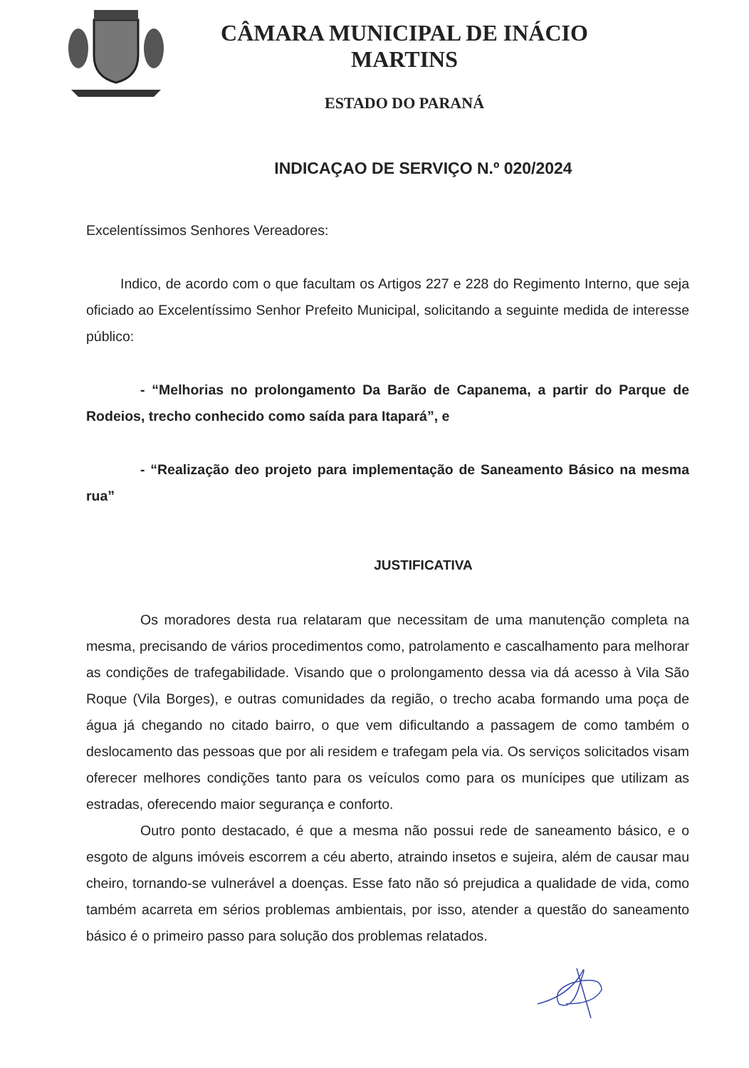CÂMARA MUNICIPAL DE INÁCIO MARTINS
ESTADO DO PARANÁ
INDICAÇAO DE SERVIÇO N.º 020/2024
Excelentíssimos Senhores Vereadores:
Indico, de acordo com o que facultam os Artigos 227 e 228 do Regimento Interno, que seja oficiado ao Excelentíssimo Senhor Prefeito Municipal, solicitando a seguinte medida de interesse público:
- “Melhorias no prolongamento Da Barão de Capanema, a partir do Parque de Rodeios, trecho conhecido como saída para Itapará”, e
- “Realização deo projeto para implementação de Saneamento Básico na mesma rua”
JUSTIFICATIVA
Os moradores desta rua relataram que necessitam de uma manutenção completa na mesma, precisando de vários procedimentos como, patrolamento e cascalhamento para melhorar as condições de trafegabilidade. Visando que o prolongamento dessa via dá acesso à Vila São Roque (Vila Borges), e outras comunidades da região, o trecho acaba formando uma poça de água já chegando no citado bairro, o que vem dificultando a passagem de como também o deslocamento das pessoas que por ali residem e trafegam pela via. Os serviços solicitados visam oferecer melhores condições tanto para os veículos como para os munícipes que utilizam as estradas, oferecendo maior segurança e conforto.
Outro ponto destacado, é que a mesma não possui rede de saneamento básico, e o esgoto de alguns imóveis escorrem a céu aberto, atraindo insetos e sujeira, além de causar mau cheiro, tornando-se vulnerável a doenças. Esse fato não só prejudica a qualidade de vida, como também acarreta em sérios problemas ambientais, por isso, atender a questão do saneamento básico é o primeiro passo para solução dos problemas relatados.